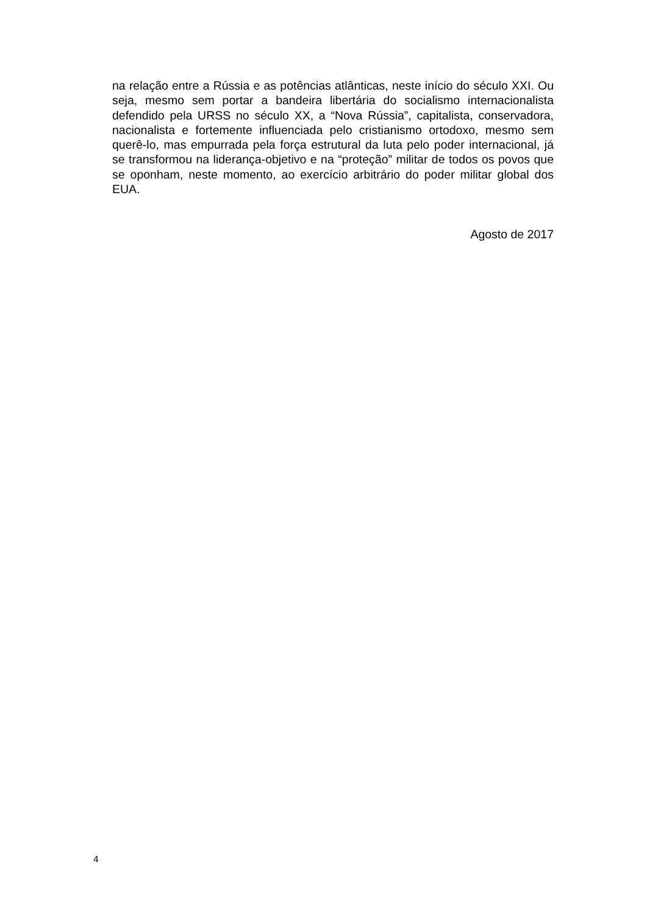na relação entre a Rússia e as potências atlânticas, neste início do século XXI. Ou seja, mesmo sem portar a bandeira libertária do socialismo internacionalista defendido pela URSS no século XX, a “Nova Rússia”, capitalista, conservadora, nacionalista e fortemente influenciada pelo cristianismo ortodoxo, mesmo sem querê-lo, mas empurrada pela força estrutural da luta pelo poder internacional, já se transformou na liderança-objetivo e na “proteção” militar de todos os povos que se oponham, neste momento, ao exercício arbitrário do poder militar global dos EUA.
Agosto de 2017
4